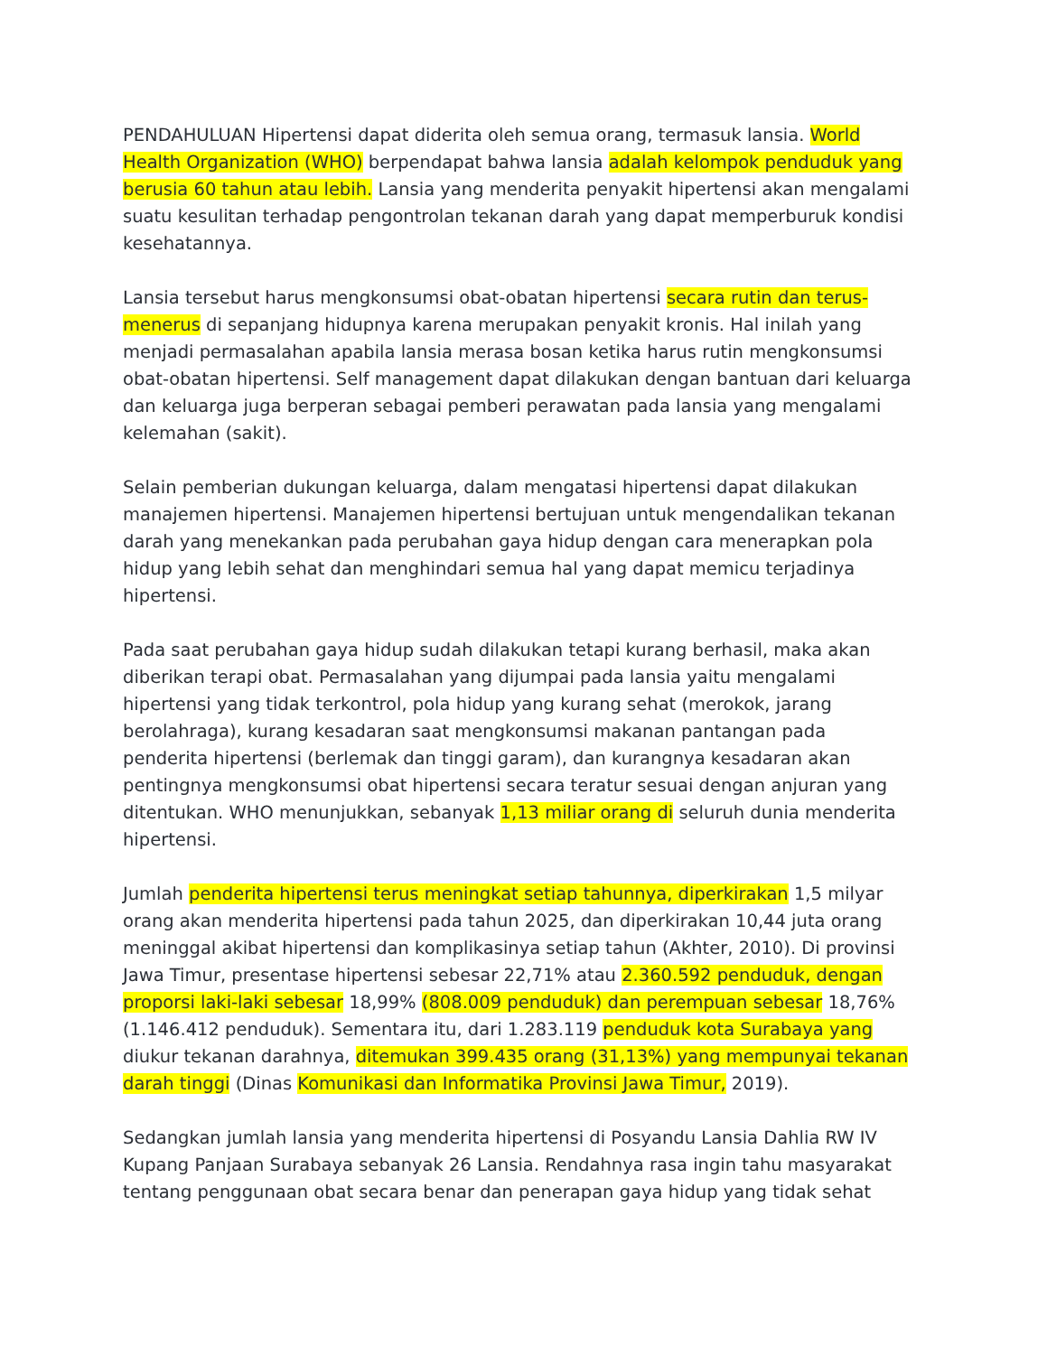PENDAHULUAN Hipertensi dapat diderita oleh semua orang, termasuk lansia. World Health Organization (WHO) berpendapat bahwa lansia adalah kelompok penduduk yang berusia 60 tahun atau lebih. Lansia yang menderita penyakit hipertensi akan mengalami suatu kesulitan terhadap pengontrolan tekanan darah yang dapat memperburuk kondisi kesehatannya.
Lansia tersebut harus mengkonsumsi obat-obatan hipertensi secara rutin dan terus-menerus di sepanjang hidupnya karena merupakan penyakit kronis. Hal inilah yang menjadi permasalahan apabila lansia merasa bosan ketika harus rutin mengkonsumsi obat-obatan hipertensi. Self management dapat dilakukan dengan bantuan dari keluarga dan keluarga juga berperan sebagai pemberi perawatan pada lansia yang mengalami kelemahan (sakit).
Selain pemberian dukungan keluarga, dalam mengatasi hipertensi dapat dilakukan manajemen hipertensi. Manajemen hipertensi bertujuan untuk mengendalikan tekanan darah yang menekankan pada perubahan gaya hidup dengan cara menerapkan pola hidup yang lebih sehat dan menghindari semua hal yang dapat memicu terjadinya hipertensi.
Pada saat perubahan gaya hidup sudah dilakukan tetapi kurang berhasil, maka akan diberikan terapi obat. Permasalahan yang dijumpai pada lansia yaitu mengalami hipertensi yang tidak terkontrol, pola hidup yang kurang sehat (merokok, jarang berolahraga), kurang kesadaran saat mengkonsumsi makanan pantangan pada penderita hipertensi (berlemak dan tinggi garam), dan kurangnya kesadaran akan pentingnya mengkonsumsi obat hipertensi secara teratur sesuai dengan anjuran yang ditentukan. WHO menunjukkan, sebanyak 1,13 miliar orang di seluruh dunia menderita hipertensi.
Jumlah penderita hipertensi terus meningkat setiap tahunnya, diperkirakan 1,5 milyar orang akan menderita hipertensi pada tahun 2025, dan diperkirakan 10,44 juta orang meninggal akibat hipertensi dan komplikasinya setiap tahun (Akhter, 2010). Di provinsi Jawa Timur, presentase hipertensi sebesar 22,71% atau 2.360.592 penduduk, dengan proporsi laki-laki sebesar 18,99% (808.009 penduduk) dan perempuan sebesar 18,76% (1.146.412 penduduk). Sementara itu, dari 1.283.119 penduduk kota Surabaya yang diukur tekanan darahnya, ditemukan 399.435 orang (31,13%) yang mempunyai tekanan darah tinggi (Dinas Komunikasi dan Informatika Provinsi Jawa Timur, 2019).
Sedangkan jumlah lansia yang menderita hipertensi di Posyandu Lansia Dahlia RW IV Kupang Panjaan Surabaya sebanyak 26 Lansia. Rendahnya rasa ingin tahu masyarakat tentang penggunaan obat secara benar dan penerapan gaya hidup yang tidak sehat